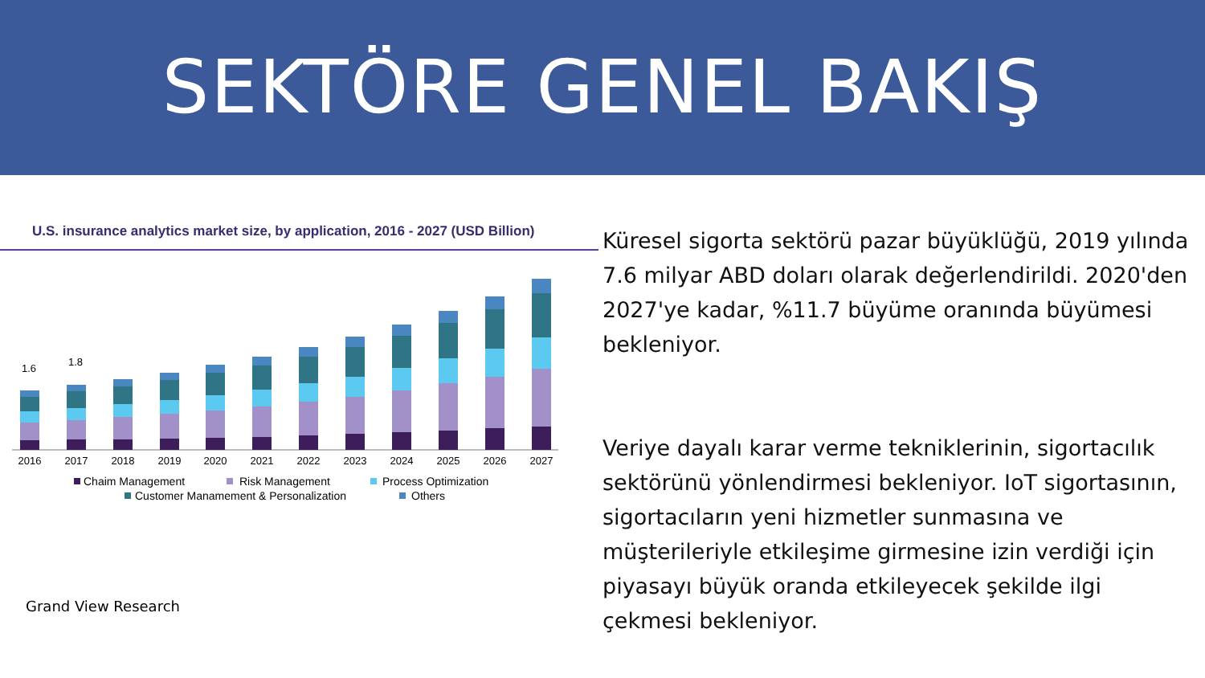SEKTÖRE GENEL BAKIŞ
U.S. insurance analytics market size, by application, 2016 - 2027 (USD Billion)
1.6
1.8
2016
2017
2018
2019
2020
2021
2022
2023
2024
2025
2026
2027
Chaim Management
Risk Management
Process Optimization
Customer Manamement & Personalization
Others
Grand View Research
Küresel sigorta sektörü pazar büyüklüğü, 2019 yılında 7.6 milyar ABD doları olarak değerlendirildi. 2020'den 2027'ye kadar, %11.7 büyüme oranında büyümesi bekleniyor.
Veriye dayalı karar verme tekniklerinin, sigortacılık sektörünü yönlendirmesi bekleniyor. IoT sigortasının, sigortacıların yeni hizmetler sunmasına ve müşterileriyle etkileşime girmesine izin verdiği için piyasayı büyük oranda etkileyecek şekilde ilgi çekmesi bekleniyor.